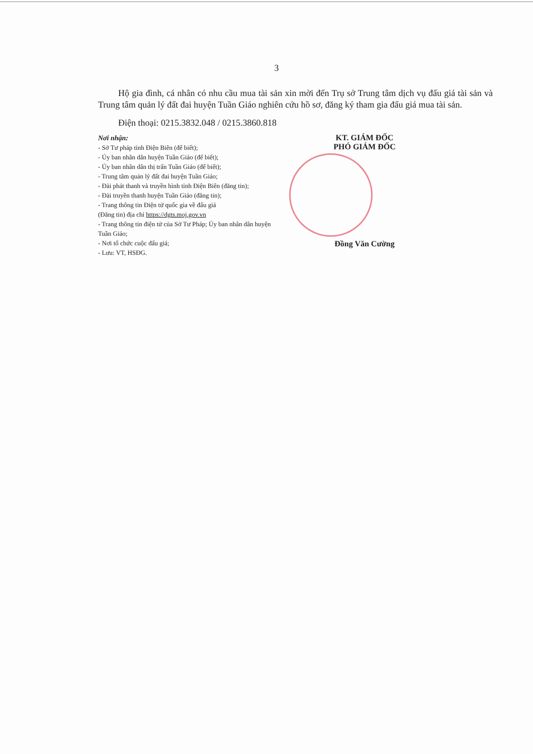3
Hộ gia đình, cá nhân có nhu cầu mua tài sản xin mời đến Trụ sở Trung tâm dịch vụ đấu giá tài sản và Trung tâm quản lý đất đai huyện Tuần Giáo nghiên cứu hồ sơ, đăng ký tham gia đấu giá mua tài sản.
Điện thoại: 0215.3832.048 / 0215.3860.818
Nơi nhận:
- Sở Tư pháp tỉnh Điện Biên (để biết);
- Ủy ban nhân dân huyện Tuần Giáo (để biết);
- Ủy ban nhân dân thị trấn Tuần Giáo (để biết);
- Trung tâm quản lý đất đai huyện Tuần Giáo;
- Đài phát thanh và truyền hình tỉnh Điện Biên (đăng tin);
- Đài truyền thanh huyện Tuần Giáo (đăng tin);
- Trang thông tin Điện tử quốc gia về đấu giá
(Đăng tin) địa chỉ https://dgts.moj.gov.vn
- Trang thông tin điện tử của Sở Tư Pháp; Ủy ban nhân dân huyện Tuần Giáo;
- Nơi tổ chức cuộc đấu giá;
- Lưu: VT, HSĐG.
KT. GIÁM ĐỐC
PHÓ GIÁM ĐỐC
Đồng Văn Cường